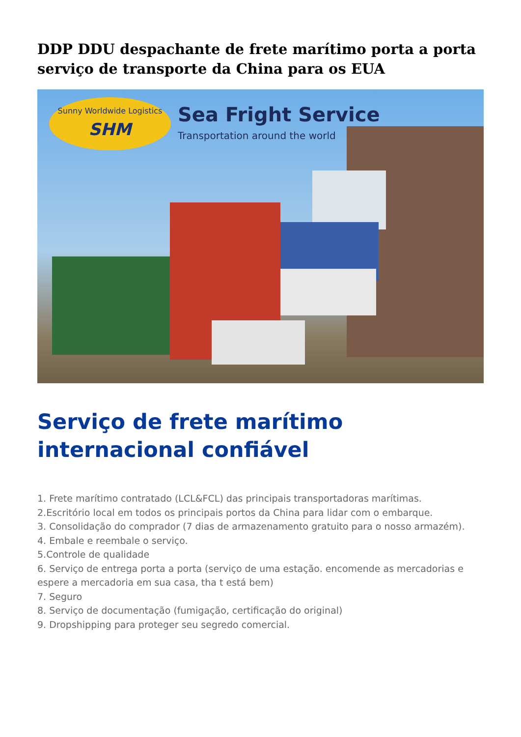DDP DDU despachante de frete marítimo porta a porta serviço de transporte da China para os EUA
Sunny Worldwide Logistics
SHM
Sea Fright Service
Transportation around the world
Serviço de frete marítimo internacional confiável
1. Frete marítimo contratado (LCL&FCL) das principais transportadoras marítimas.
2.Escritório local em todos os principais portos da China para lidar com o embarque.
3. Consolidação do comprador (7 dias de armazenamento gratuito para o nosso armazém).
4. Embale e reembale o serviço.
5.Controle de qualidade
6. Serviço de entrega porta a porta (serviço de uma estação. encomende as mercadorias e espere a mercadoria em sua casa, tha t está bem)
7. Seguro
8. Serviço de documentação (fumigação, certificação do original)
9. Dropshipping para proteger seu segredo comercial.